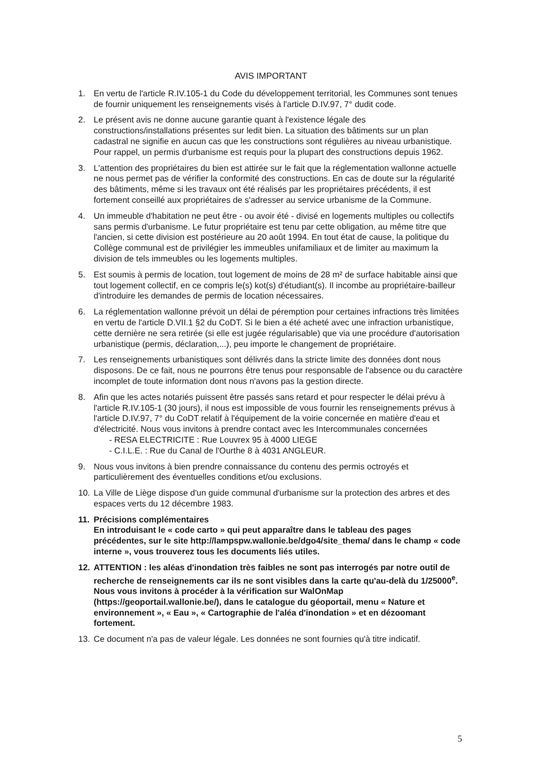AVIS IMPORTANT
1. En vertu de l'article R.IV.105-1 du Code du développement territorial, les Communes sont tenues de fournir uniquement les renseignements visés à l'article D.IV.97, 7° dudit code.
2. Le présent avis ne donne aucune garantie quant à l'existence légale des constructions/installations présentes sur ledit bien. La situation des bâtiments sur un plan cadastral ne signifie en aucun cas que les constructions sont régulières au niveau urbanistique. Pour rappel, un permis d'urbanisme est requis pour la plupart des constructions depuis 1962.
3. L'attention des propriétaires du bien est attirée sur le fait que la réglementation wallonne actuelle ne nous permet pas de vérifier la conformité des constructions. En cas de doute sur la régularité des bâtiments, même si les travaux ont été réalisés par les propriétaires précédents, il est fortement conseillé aux propriétaires de s'adresser au service urbanisme de la Commune.
4. Un immeuble d'habitation ne peut être - ou avoir été - divisé en logements multiples ou collectifs sans permis d'urbanisme. Le futur propriétaire est tenu par cette obligation, au même titre que l'ancien, si cette division est postérieure au 20 août 1994. En tout état de cause, la politique du Collège communal est de privilégier les immeubles unifamiliaux et de limiter au maximum la division de tels immeubles ou les logements multiples.
5. Est soumis à permis de location, tout logement de moins de 28 m² de surface habitable ainsi que tout logement collectif, en ce compris le(s) kot(s) d'étudiant(s). Il incombe au propriétaire-bailleur d'introduire les demandes de permis de location nécessaires.
6. La réglementation wallonne prévoit un délai de péremption pour certaines infractions très limitées en vertu de l'article D.VII.1 §2 du CoDT. Si le bien a été acheté avec une infraction urbanistique, cette dernière ne sera retirée (si elle est jugée régularisable) que via une procédure d'autorisation urbanistique (permis, déclaration,...), peu importe le changement de propriétaire.
7. Les renseignements urbanistiques sont délivrés dans la stricte limite des données dont nous disposons. De ce fait, nous ne pourrons être tenus pour responsable de l'absence ou du caractère incomplet de toute information dont nous n'avons pas la gestion directe.
8. Afin que les actes notariés puissent être passés sans retard et pour respecter le délai prévu à l'article R.IV.105-1 (30 jours), il nous est impossible de vous fournir les renseignements prévus à l'article D.IV.97, 7° du CoDT relatif à l'équipement de la voirie concernée en matière d'eau et d'électricité. Nous vous invitons à prendre contact avec les Intercommunales concernées
- RESA ELECTRICITE : Rue Louvrex 95 à 4000 LIEGE
- C.I.L.E. : Rue du Canal de l'Ourthe 8 à 4031 ANGLEUR.
9. Nous vous invitons à bien prendre connaissance du contenu des permis octroyés et particulièrement des éventuelles conditions et/ou exclusions.
10. La Ville de Liège dispose d'un guide communal d'urbanisme sur la protection des arbres et des espaces verts du 12 décembre 1983.
11. Précisions complémentaires
En introduisant le « code carto » qui peut apparaître dans le tableau des pages précédentes, sur le site http://lampspw.wallonie.be/dgo4/site_thema/ dans le champ « code interne », vous trouverez tous les documents liés utiles.
12. ATTENTION : les aléas d'inondation très faibles ne sont pas interrogés par notre outil de recherche de renseignements car ils ne sont visibles dans la carte qu'au-delà du 1/25000<sup>e</sup>. Nous vous invitons à procéder à la vérification sur WalOnMap (https://geoportail.wallonie.be/), dans le catalogue du géoportail, menu « Nature et environnement », « Eau », « Cartographie de l'aléa d'inondation » et en dézoomant fortement.
13. Ce document n'a pas de valeur légale. Les données ne sont fournies qu'à titre indicatif.
5